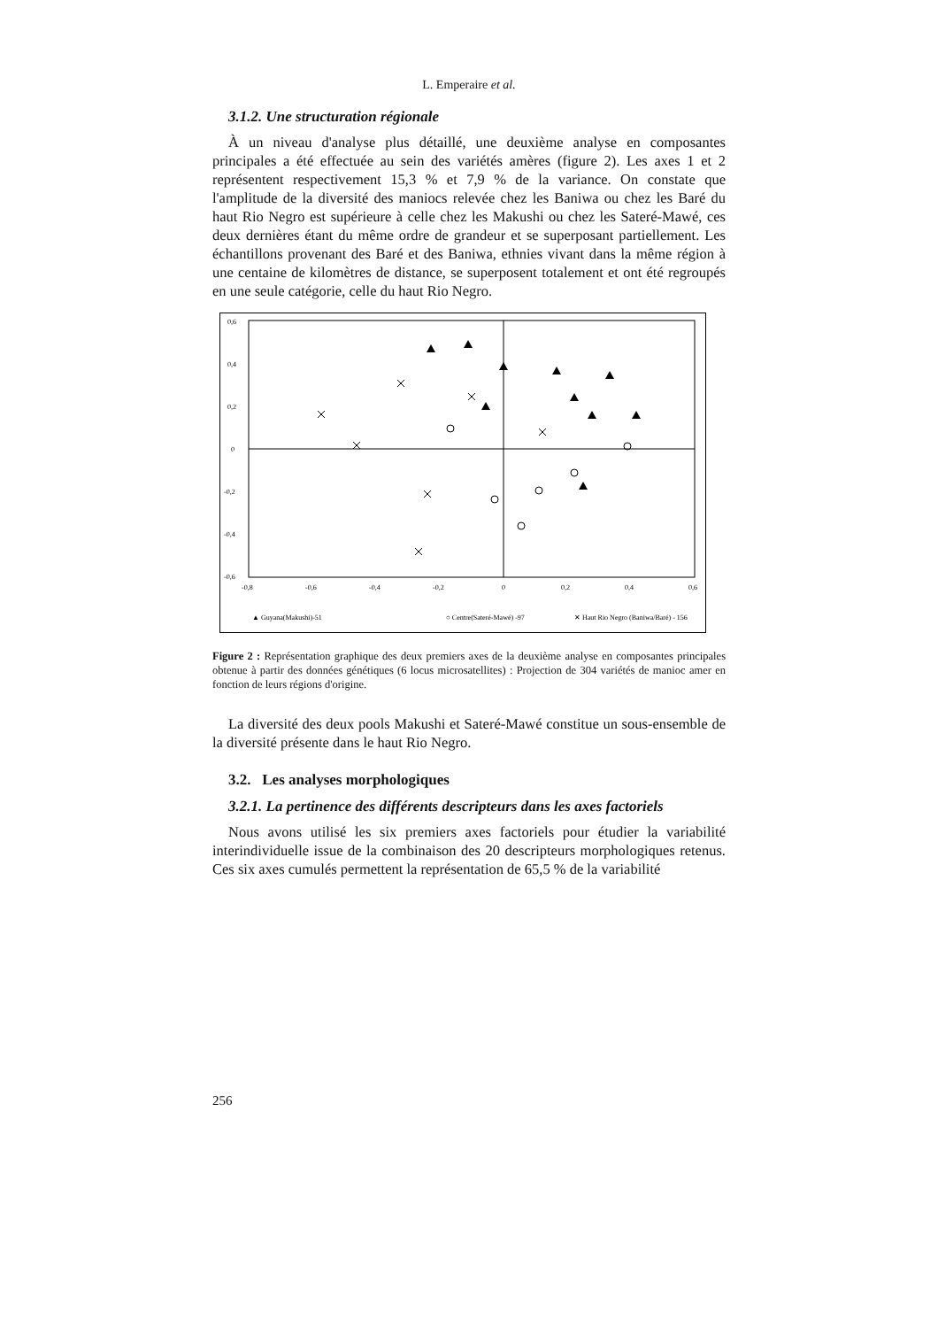L. Emperaire et al.
3.1.2. Une structuration régionale
À un niveau d'analyse plus détaillé, une deuxième analyse en composantes principales a été effectuée au sein des variétés amères (figure 2). Les axes 1 et 2 représentent respectivement 15,3 % et 7,9 % de la variance. On constate que l'amplitude de la diversité des maniocs relevée chez les Baniwa ou chez les Baré du haut Rio Negro est supérieure à celle chez les Makushi ou chez les Sateré-Mawé, ces deux dernières étant du même ordre de grandeur et se superposant partiellement. Les échantillons provenant des Baré et des Baniwa, ethnies vivant dans la même région à une centaine de kilomètres de distance, se superposent totalement et ont été regroupés en une seule catégorie, celle du haut Rio Negro.
0,6
0,4
0,2
0
-0,2
-0,4
-0,6
-0,8
-0,6
-0,4
-0,2
0
0,2
0,4
0,6
▲ Guyana(Makushi)-51
○ Centre(Sateré-Mawé) -97
✕ Haut Rio Negro (Baniwa/Baré) - 156
Figure 2 : Représentation graphique des deux premiers axes de la deuxième analyse en composantes principales obtenue à partir des données génétiques (6 locus microsatellites) : Projection de 304 variétés de manioc amer en fonction de leurs régions d'origine.
La diversité des deux pools Makushi et Sateré-Mawé constitue un sous-ensemble de la diversité présente dans le haut Rio Negro.
3.2. Les analyses morphologiques
3.2.1. La pertinence des différents descripteurs dans les axes factoriels
Nous avons utilisé les six premiers axes factoriels pour étudier la variabilité interindividuelle issue de la combinaison des 20 descripteurs morphologiques retenus. Ces six axes cumulés permettent la représentation de 65,5 % de la variabilité
256